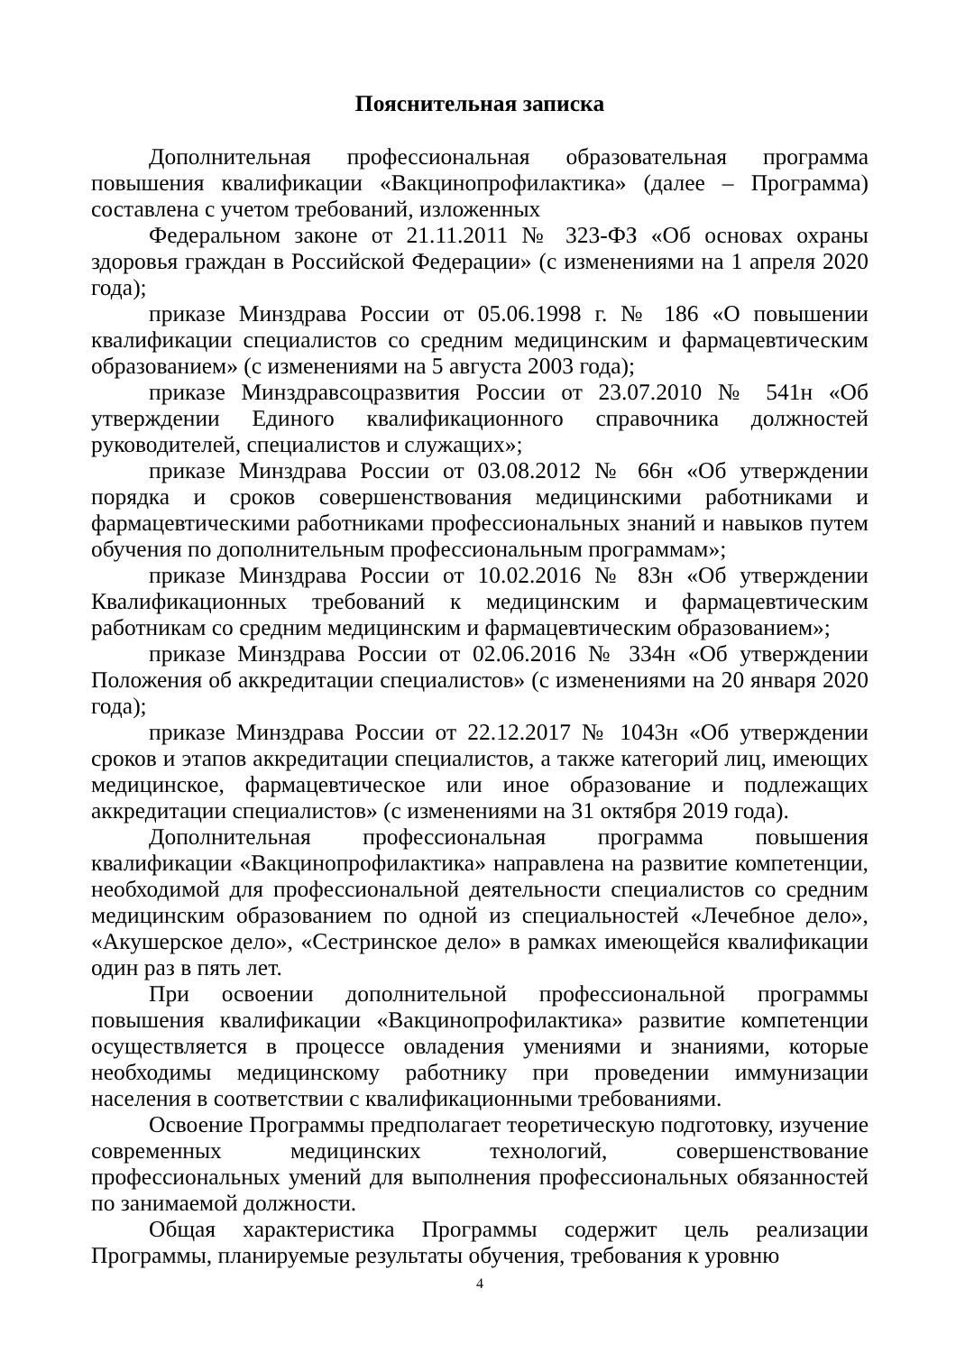Пояснительная записка
Дополнительная профессиональная образовательная программа повышения квалификации «Вакцинопрофилактика» (далее – Программа) составлена с учетом требований, изложенных
Федеральном законе от 21.11.2011 № 323-ФЗ «Об основах охраны здоровья граждан в Российской Федерации» (с изменениями на 1 апреля 2020 года);
приказе Минздрава России от 05.06.1998 г. № 186 «О повышении квалификации специалистов со средним медицинским и фармацевтическим образованием» (с изменениями на 5 августа 2003 года);
приказе Минздравсоцразвития России от 23.07.2010 № 541н «Об утверждении Единого квалификационного справочника должностей руководителей, специалистов и служащих»;
приказе Минздрава России от 03.08.2012 № 66н «Об утверждении порядка и сроков совершенствования медицинскими работниками и фармацевтическими работниками профессиональных знаний и навыков путем обучения по дополнительным профессиональным программам»;
приказе Минздрава России от 10.02.2016 № 83н «Об утверждении Квалификационных требований к медицинским и фармацевтическим работникам со средним медицинским и фармацевтическим образованием»;
приказе Минздрава России от 02.06.2016 № 334н «Об утверждении Положения об аккредитации специалистов» (с изменениями на 20 января 2020 года);
приказе Минздрава России от 22.12.2017 № 1043н «Об утверждении сроков и этапов аккредитации специалистов, а также категорий лиц, имеющих медицинское, фармацевтическое или иное образование и подлежащих аккредитации специалистов» (с изменениями на 31 октября 2019 года).
Дополнительная профессиональная программа повышения квалификации «Вакцинопрофилактика» направлена на развитие компетенции, необходимой для профессиональной деятельности специалистов со средним медицинским образованием по одной из специальностей «Лечебное дело», «Акушерское дело», «Сестринское дело» в рамках имеющейся квалификации один раз в пять лет.
При освоении дополнительной профессиональной программы повышения квалификации «Вакцинопрофилактика» развитие компетенции осуществляется в процессе овладения умениями и знаниями, которые необходимы медицинскому работнику при проведении иммунизации населения в соответствии с квалификационными требованиями.
Освоение Программы предполагает теоретическую подготовку, изучение современных медицинских технологий, совершенствование профессиональных умений для выполнения профессиональных обязанностей по занимаемой должности.
Общая характеристика Программы содержит цель реализации Программы, планируемые результаты обучения, требования к уровню
4